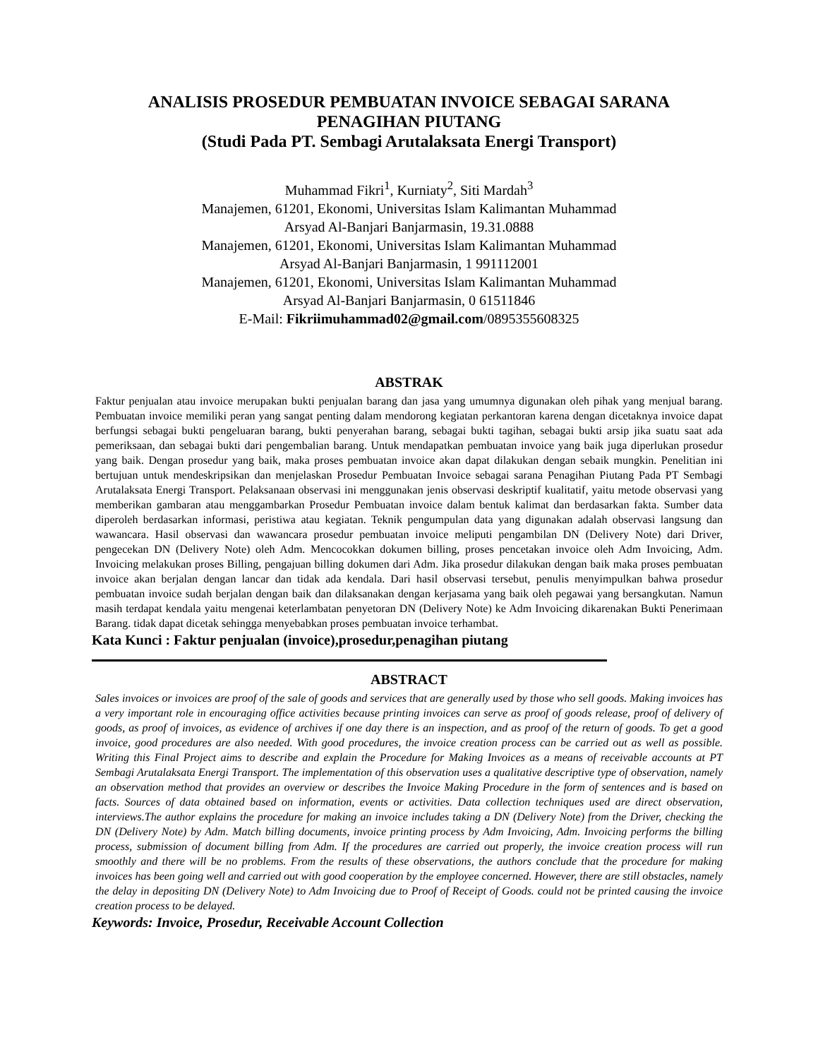ANALISIS PROSEDUR PEMBUATAN INVOICE SEBAGAI SARANA
PENAGIHAN PIUTANG
(Studi Pada PT. Sembagi Arutalaksata Energi Transport)
Muhammad Fikri<sup>1</sup>, Kurniaty<sup>2</sup>, Siti Mardah<sup>3</sup>
Manajemen, 61201, Ekonomi, Universitas Islam Kalimantan Muhammad
Arsyad Al-Banjari Banjarmasin, 19.31.0888
Manajemen, 61201, Ekonomi, Universitas Islam Kalimantan Muhammad
Arsyad Al-Banjari Banjarmasin, 1 991112001
Manajemen, 61201, Ekonomi, Universitas Islam Kalimantan Muhammad
Arsyad Al-Banjari Banjarmasin, 0 61511846
E-Mail: Fikriimuhammad02@gmail.com/0895355608325
ABSTRAK
Faktur penjualan atau invoice merupakan bukti penjualan barang dan jasa yang umumnya digunakan oleh pihak yang menjual barang. Pembuatan invoice memiliki peran yang sangat penting dalam mendorong kegiatan perkantoran karena dengan dicetaknya invoice dapat berfungsi sebagai bukti pengeluaran barang, bukti penyerahan barang, sebagai bukti tagihan, sebagai bukti arsip jika suatu saat ada pemeriksaan, dan sebagai bukti dari pengembalian barang. Untuk mendapatkan pembuatan invoice yang baik juga diperlukan prosedur yang baik. Dengan prosedur yang baik, maka proses pembuatan invoice akan dapat dilakukan dengan sebaik mungkin. Penelitian ini bertujuan untuk mendeskripsikan dan menjelaskan Prosedur Pembuatan Invoice sebagai sarana Penagihan Piutang Pada PT Sembagi Arutalaksata Energi Transport. Pelaksanaan observasi ini menggunakan jenis observasi deskriptif kualitatif, yaitu metode observasi yang memberikan gambaran atau menggambarkan Prosedur Pembuatan invoice dalam bentuk kalimat dan berdasarkan fakta. Sumber data diperoleh berdasarkan informasi, peristiwa atau kegiatan. Teknik pengumpulan data yang digunakan adalah observasi langsung dan wawancara. Hasil observasi dan wawancara prosedur pembuatan invoice meliputi pengambilan DN (Delivery Note) dari Driver, pengecekan DN (Delivery Note) oleh Adm. Mencocokkan dokumen billing, proses pencetakan invoice oleh Adm Invoicing, Adm. Invoicing melakukan proses Billing, pengajuan billing dokumen dari Adm. Jika prosedur dilakukan dengan baik maka proses pembuatan invoice akan berjalan dengan lancar dan tidak ada kendala. Dari hasil observasi tersebut, penulis menyimpulkan bahwa prosedur pembuatan invoice sudah berjalan dengan baik dan dilaksanakan dengan kerjasama yang baik oleh pegawai yang bersangkutan. Namun masih terdapat kendala yaitu mengenai keterlambatan penyetoran DN (Delivery Note) ke Adm Invoicing dikarenakan Bukti Penerimaan Barang. tidak dapat dicetak sehingga menyebabkan proses pembuatan invoice terhambat.
Kata Kunci : Faktur penjualan (invoice),prosedur,penagihan piutang
ABSTRACT
Sales invoices or invoices are proof of the sale of goods and services that are generally used by those who sell goods. Making invoices has a very important role in encouraging office activities because printing invoices can serve as proof of goods release, proof of delivery of goods, as proof of invoices, as evidence of archives if one day there is an inspection, and as proof of the return of goods. To get a good invoice, good procedures are also needed. With good procedures, the invoice creation process can be carried out as well as possible. Writing this Final Project aims to describe and explain the Procedure for Making Invoices as a means of receivable accounts at PT Sembagi Arutalaksata Energi Transport. The implementation of this observation uses a qualitative descriptive type of observation, namely an observation method that provides an overview or describes the Invoice Making Procedure in the form of sentences and is based on facts. Sources of data obtained based on information, events or activities. Data collection techniques used are direct observation, interviews.The author explains the procedure for making an invoice includes taking a DN (Delivery Note) from the Driver, checking the DN (Delivery Note) by Adm. Match billing documents, invoice printing process by Adm Invoicing, Adm. Invoicing performs the billing process, submission of document billing from Adm. If the procedures are carried out properly, the invoice creation process will run smoothly and there will be no problems. From the results of these observations, the authors conclude that the procedure for making invoices has been going well and carried out with good cooperation by the employee concerned. However, there are still obstacles, namely the delay in depositing DN (Delivery Note) to Adm Invoicing due to Proof of Receipt of Goods. could not be printed causing the invoice creation process to be delayed.
Keywords: Invoice, Prosedur, Receivable Account Collection